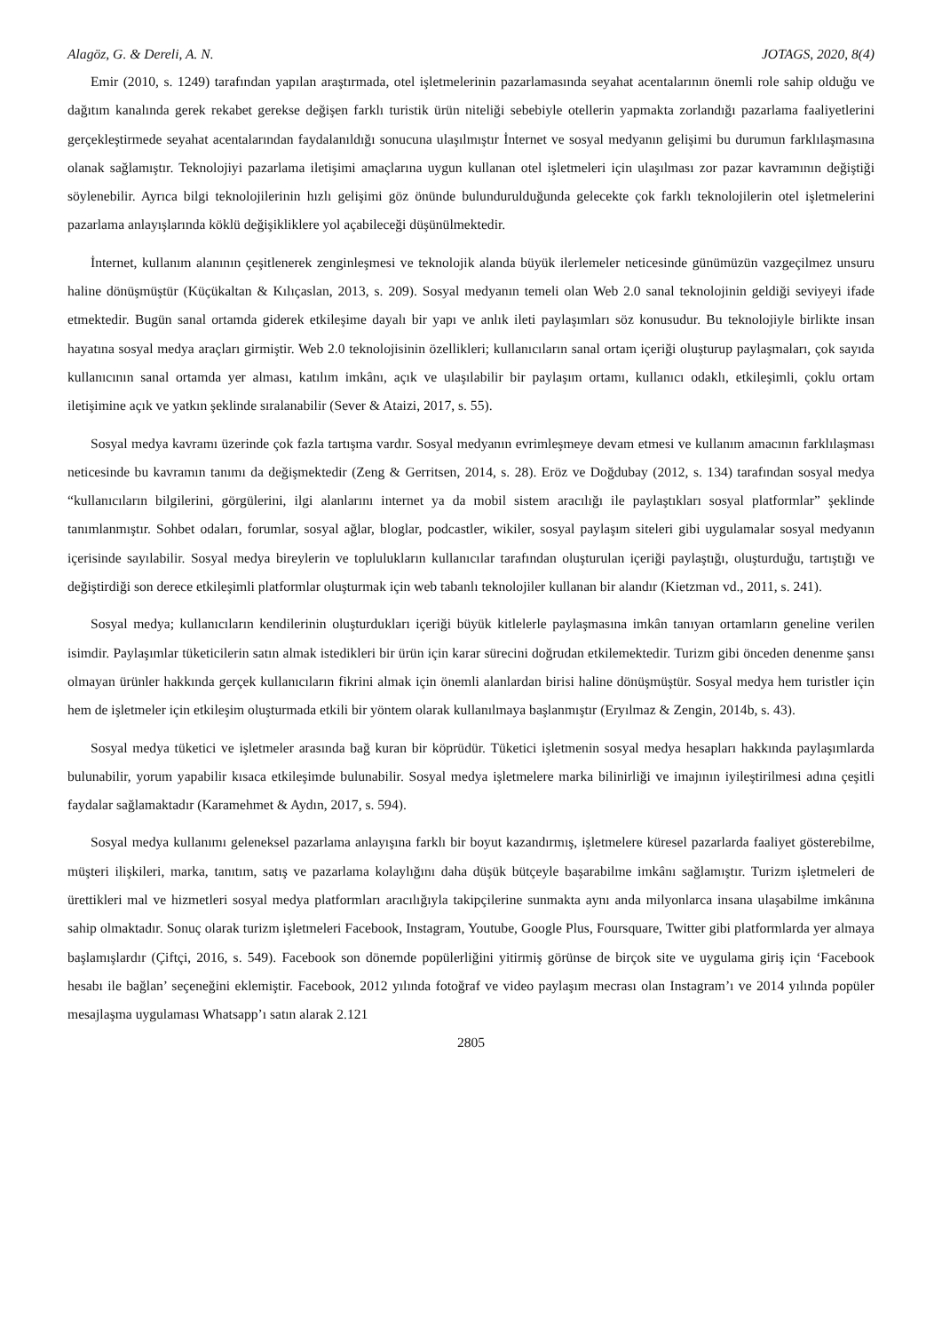Alagöz, G. & Dereli, A. N. JOTAGS, 2020, 8(4)
Emir (2010, s. 1249) tarafından yapılan araştırmada, otel işletmelerinin pazarlamasında seyahat acentalarının önemli role sahip olduğu ve dağıtım kanalında gerek rekabet gerekse değişen farklı turistik ürün niteliği sebebiyle otellerin yapmakta zorlandığı pazarlama faaliyetlerini gerçekleştirmede seyahat acentalarından faydalanıldığı sonucuna ulaşılmıştır İnternet ve sosyal medyanın gelişimi bu durumun farklılaşmasına olanak sağlamıştır. Teknolojiyi pazarlama iletişimi amaçlarına uygun kullanan otel işletmeleri için ulaşılması zor pazar kavramının değiştiği söylenebilir. Ayrıca bilgi teknolojilerinin hızlı gelişimi göz önünde bulundurulduğunda gelecekte çok farklı teknolojilerin otel işletmelerini pazarlama anlayışlarında köklü değişikliklere yol açabileceği düşünülmektedir.
İnternet, kullanım alanının çeşitlenerek zenginleşmesi ve teknolojik alanda büyük ilerlemeler neticesinde günümüzün vazgeçilmez unsuru haline dönüşmüştür (Küçükaltan & Kılıçaslan, 2013, s. 209). Sosyal medyanın temeli olan Web 2.0 sanal teknolojinin geldiği seviyeyi ifade etmektedir. Bugün sanal ortamda giderek etkileşime dayalı bir yapı ve anlık ileti paylaşımları söz konusudur. Bu teknolojiyle birlikte insan hayatına sosyal medya araçları girmiştir. Web 2.0 teknolojisinin özellikleri; kullanıcıların sanal ortam içeriği oluşturup paylaşmaları, çok sayıda kullanıcının sanal ortamda yer alması, katılım imkânı, açık ve ulaşılabilir bir paylaşım ortamı, kullanıcı odaklı, etkileşimli, çoklu ortam iletişimine açık ve yatkın şeklinde sıralanabilir (Sever & Ataizi, 2017, s. 55).
Sosyal medya kavramı üzerinde çok fazla tartışma vardır. Sosyal medyanın evrimleşmeye devam etmesi ve kullanım amacının farklılaşması neticesinde bu kavramın tanımı da değişmektedir (Zeng & Gerritsen, 2014, s. 28). Eröz ve Doğdubay (2012, s. 134) tarafından sosyal medya “kullanıcıların bilgilerini, görgülerini, ilgi alanlarını internet ya da mobil sistem aracılığı ile paylaştıkları sosyal platformlar” şeklinde tanımlanmıştır. Sohbet odaları, forumlar, sosyal ağlar, bloglar, podcastler, wikiler, sosyal paylaşım siteleri gibi uygulamalar sosyal medyanın içerisinde sayılabilir. Sosyal medya bireylerin ve toplulukların kullanıcılar tarafından oluşturulan içeriği paylaştığı, oluşturduğu, tartıştığı ve değiştirdiği son derece etkileşimli platformlar oluşturmak için web tabanlı teknolojiler kullanan bir alandır (Kietzman vd., 2011, s. 241).
Sosyal medya; kullanıcıların kendilerinin oluşturdukları içeriği büyük kitlelerle paylaşmasına imkân tanıyan ortamların geneline verilen isimdir. Paylaşımlar tüketicilerin satın almak istedikleri bir ürün için karar sürecini doğrudan etkilemektedir. Turizm gibi önceden denenme şansı olmayan ürünler hakkında gerçek kullanıcıların fikrini almak için önemli alanlardan birisi haline dönüşmüştür. Sosyal medya hem turistler için hem de işletmeler için etkileşim oluşturmada etkili bir yöntem olarak kullanılmaya başlanmıştır (Eryılmaz & Zengin, 2014b, s. 43).
Sosyal medya tüketici ve işletmeler arasında bağ kuran bir köprüdür. Tüketici işletmenin sosyal medya hesapları hakkında paylaşımlarda bulunabilir, yorum yapabilir kısaca etkileşimde bulunabilir. Sosyal medya işletmelere marka bilinirliği ve imajının iyileştirilmesi adına çeşitli faydalar sağlamaktadır (Karamehmet & Aydın, 2017, s. 594).
Sosyal medya kullanımı geleneksel pazarlama anlayışına farklı bir boyut kazandırmış, işletmelere küresel pazarlarda faaliyet gösterebilme, müşteri ilişkileri, marka, tanıtım, satış ve pazarlama kolaylığını daha düşük bütçeyle başarabilme imkânı sağlamıştır. Turizm işletmeleri de ürettikleri mal ve hizmetleri sosyal medya platformları aracılığıyla takipçilerine sunmakta aynı anda milyonlarca insana ulaşabilme imkânına sahip olmaktadır. Sonuç olarak turizm işletmeleri Facebook, Instagram, Youtube, Google Plus, Foursquare, Twitter gibi platformlarda yer almaya başlamışlardır (Çiftçi, 2016, s. 549). Facebook son dönemde popülerliğini yitirmiş görünse de birçok site ve uygulama giriş için ‘Facebook hesabı ile bağlan’ seçeneğini eklemiştir. Facebook, 2012 yılında fotoğraf ve video paylaşım mecrası olan Instagram’ı ve 2014 yılında popüler mesajlaşma uygulaması Whatsapp’ı satın alarak 2.121
2805